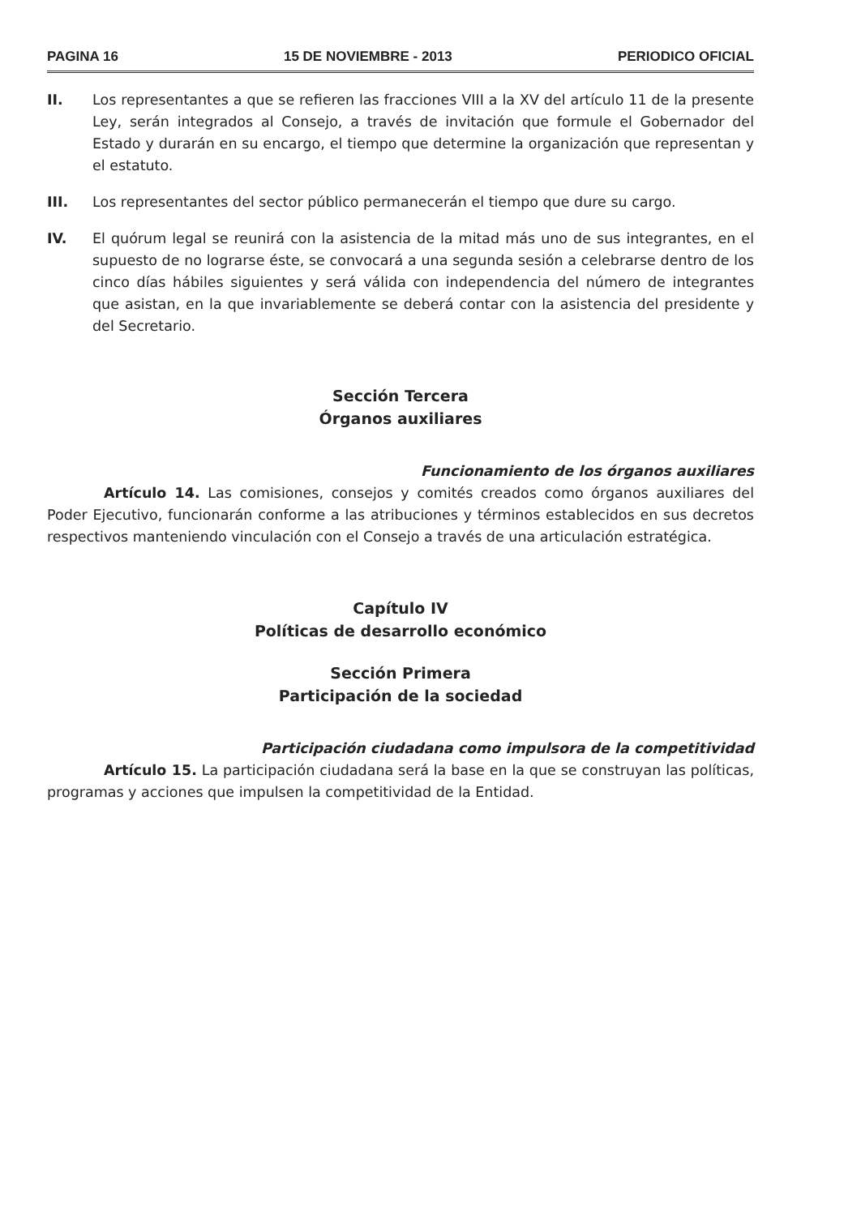PAGINA 16 15 DE NOVIEMBRE - 2013 PERIODICO OFICIAL
II. Los representantes a que se refieren las fracciones VIII a la XV del artículo 11 de la presente Ley, serán integrados al Consejo, a través de invitación que formule el Gobernador del Estado y durarán en su encargo, el tiempo que determine la organización que representan y el estatuto.
III. Los representantes del sector público permanecerán el tiempo que dure su cargo.
IV. El quórum legal se reunirá con la asistencia de la mitad más uno de sus integrantes, en el supuesto de no lograrse éste, se convocará a una segunda sesión a celebrarse dentro de los cinco días hábiles siguientes y será válida con independencia del número de integrantes que asistan, en la que invariablemente se deberá contar con la asistencia del presidente y del Secretario.
Sección Tercera
Órganos auxiliares
Funcionamiento de los órganos auxiliares
Artículo 14. Las comisiones, consejos y comités creados como órganos auxiliares del Poder Ejecutivo, funcionarán conforme a las atribuciones y términos establecidos en sus decretos respectivos manteniendo vinculación con el Consejo a través de una articulación estratégica.
Capítulo IV
Políticas de desarrollo económico
Sección Primera
Participación de la sociedad
Participación ciudadana como impulsora de la competitividad
Artículo 15. La participación ciudadana será la base en la que se construyan las políticas, programas y acciones que impulsen la competitividad de la Entidad.